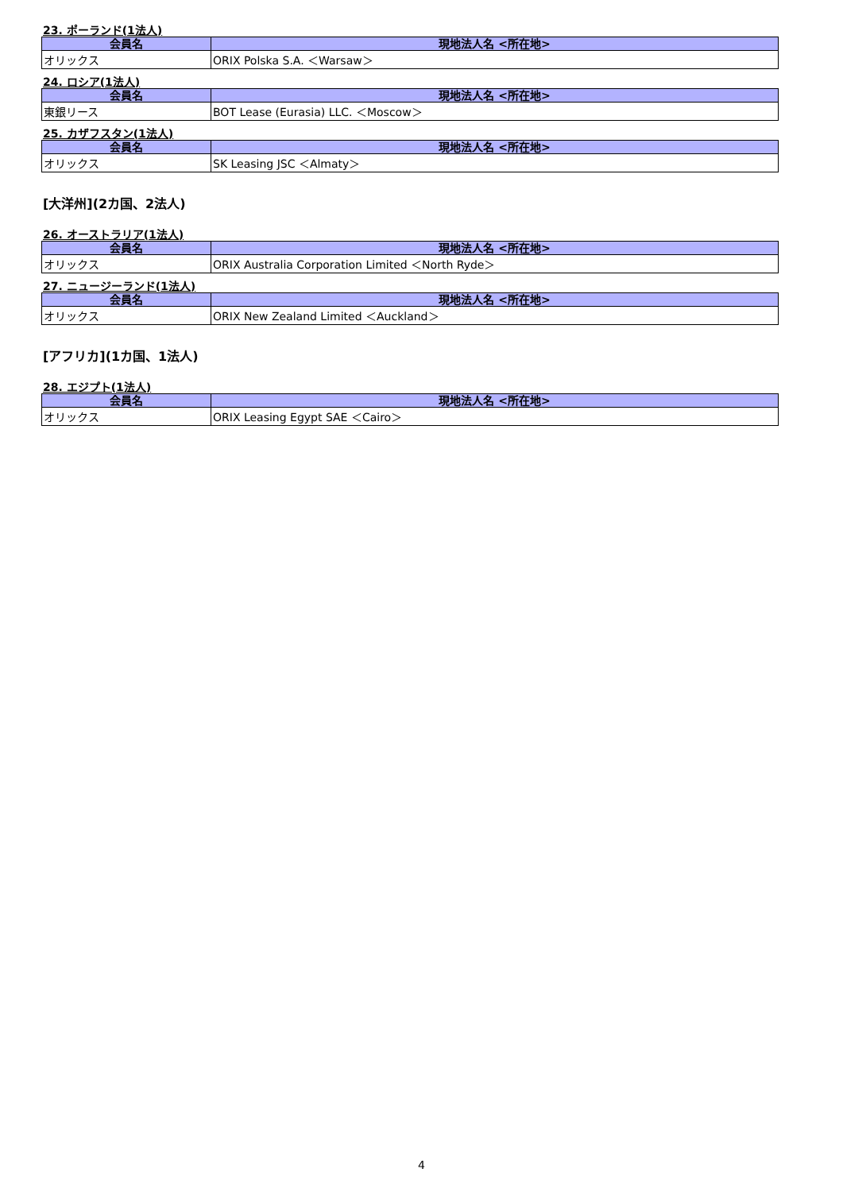23. ポーランド(1法人)
| 会員名 | 現地法人名 <所在地> |
| --- | --- |
| オリックス | ORIX Polska S.A. ＜Warsaw＞ |
24. ロシア(1法人)
| 会員名 | 現地法人名 <所在地> |
| --- | --- |
| 東銀リース | BOT Lease (Eurasia) LLC. ＜Moscow＞ |
25. カザフスタン(1法人)
| 会員名 | 現地法人名 <所在地> |
| --- | --- |
| オリックス | SK Leasing JSC ＜Almaty＞ |
[大洋州](2カ国、2法人)
26. オーストラリア(1法人)
| 会員名 | 現地法人名 <所在地> |
| --- | --- |
| オリックス | ORIX Australia Corporation Limited ＜North Ryde＞ |
27. ニュージーランド(1法人)
| 会員名 | 現地法人名 <所在地> |
| --- | --- |
| オリックス | ORIX New Zealand Limited ＜Auckland＞ |
[アフリカ](1カ国、1法人)
28. エジプト(1法人)
| 会員名 | 現地法人名 <所在地> |
| --- | --- |
| オリックス | ORIX Leasing Egypt SAE ＜Cairo＞ |
4